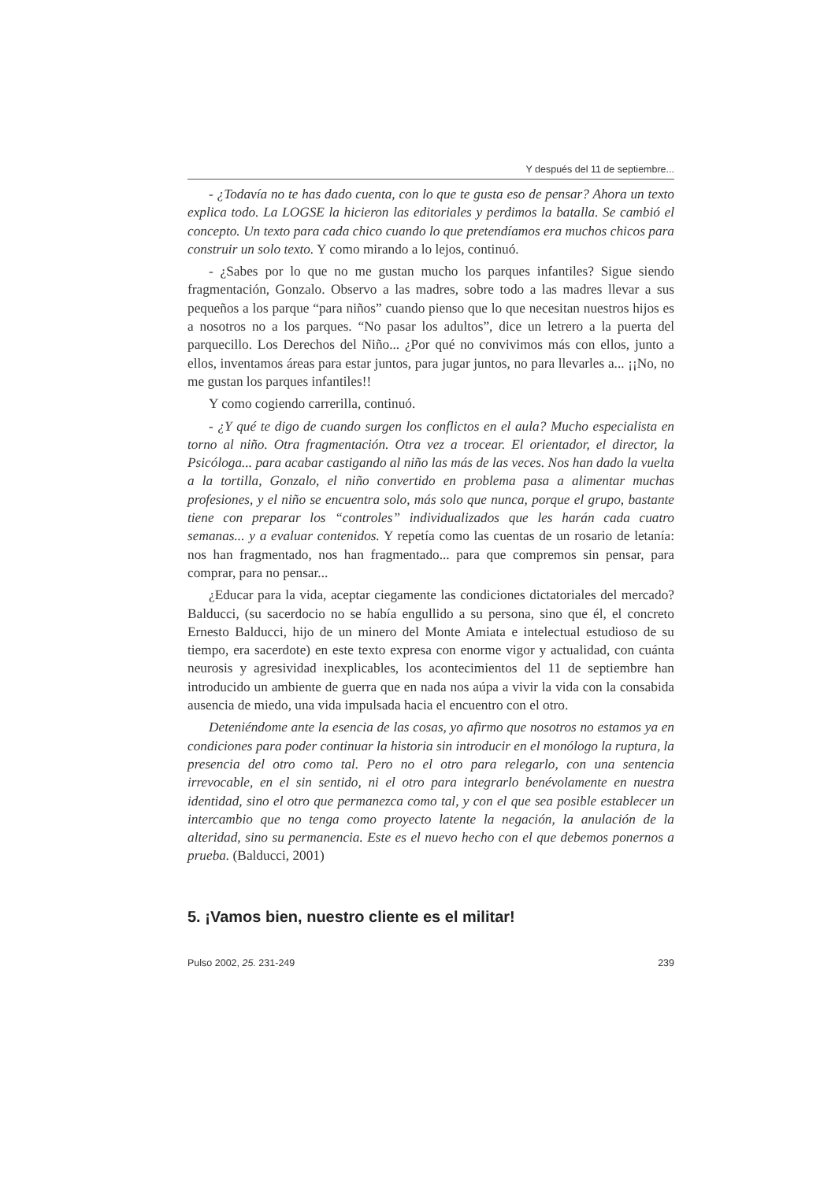Y después del 11 de septiembre...
- ¿Todavía no te has dado cuenta, con lo que te gusta eso de pensar? Ahora un texto explica todo. La LOGSE la hicieron las editoriales y perdimos la batalla. Se cambió el concepto. Un texto para cada chico cuando lo que pretendíamos era muchos chicos para construir un solo texto. Y como mirando a lo lejos, continuó.
- ¿Sabes por lo que no me gustan mucho los parques infantiles? Sigue siendo fragmentación, Gonzalo. Observo a las madres, sobre todo a las madres llevar a sus pequeños a los parque “para niños” cuando pienso que lo que necesitan nuestros hijos es a nosotros no a los parques. “No pasar los adultos”, dice un letrero a la puerta del parquecillo. Los Derechos del Niño... ¿Por qué no convivimos más con ellos, junto a ellos, inventamos áreas para estar juntos, para jugar juntos, no para llevarles a... ¡¡No, no me gustan los parques infantiles!!
Y como cogiendo carrerilla, continuó.
- ¿Y qué te digo de cuando surgen los conflictos en el aula? Mucho especialista en torno al niño. Otra fragmentación. Otra vez a trocear. El orientador, el director, la Psicóloga... para acabar castigando al niño las más de las veces. Nos han dado la vuelta a la tortilla, Gonzalo, el niño convertido en problema pasa a alimentar muchas profesiones, y el niño se encuentra solo, más solo que nunca, porque el grupo, bastante tiene con preparar los “controles” individualizados que les harán cada cuatro semanas... y a evaluar contenidos. Y repetía como las cuentas de un rosario de letanía: nos han fragmentado, nos han fragmentado... para que compremos sin pensar, para comprar, para no pensar...
¿Educar para la vida, aceptar ciegamente las condiciones dictatoriales del mercado? Balducci, (su sacerdocio no se había engullido a su persona, sino que él, el concreto Ernesto Balducci, hijo de un minero del Monte Amiata e intelectual estudioso de su tiempo, era sacerdote) en este texto expresa con enorme vigor y actualidad, con cuánta neurosis y agresividad inexplicables, los acontecimientos del 11 de septiembre han introducido un ambiente de guerra que en nada nos aúpa a vivir la vida con la consabida ausencia de miedo, una vida impulsada hacia el encuentro con el otro.
Deteniéndome ante la esencia de las cosas, yo afirmo que nosotros no estamos ya en condiciones para poder continuar la historia sin introducir en el monólogo la ruptura, la presencia del otro como tal. Pero no el otro para relegarlo, con una sentencia irrevocable, en el sin sentido, ni el otro para integrarlo benévolamente en nuestra identidad, sino el otro que permanezca como tal, y con el que sea posible establecer un intercambio que no tenga como proyecto latente la negación, la anulación de la alteridad, sino su permanencia. Este es el nuevo hecho con el que debemos ponernos a prueba. (Balducci, 2001)
5. ¡Vamos bien, nuestro cliente es el militar!
Pulso 2002, 25. 231-249 239